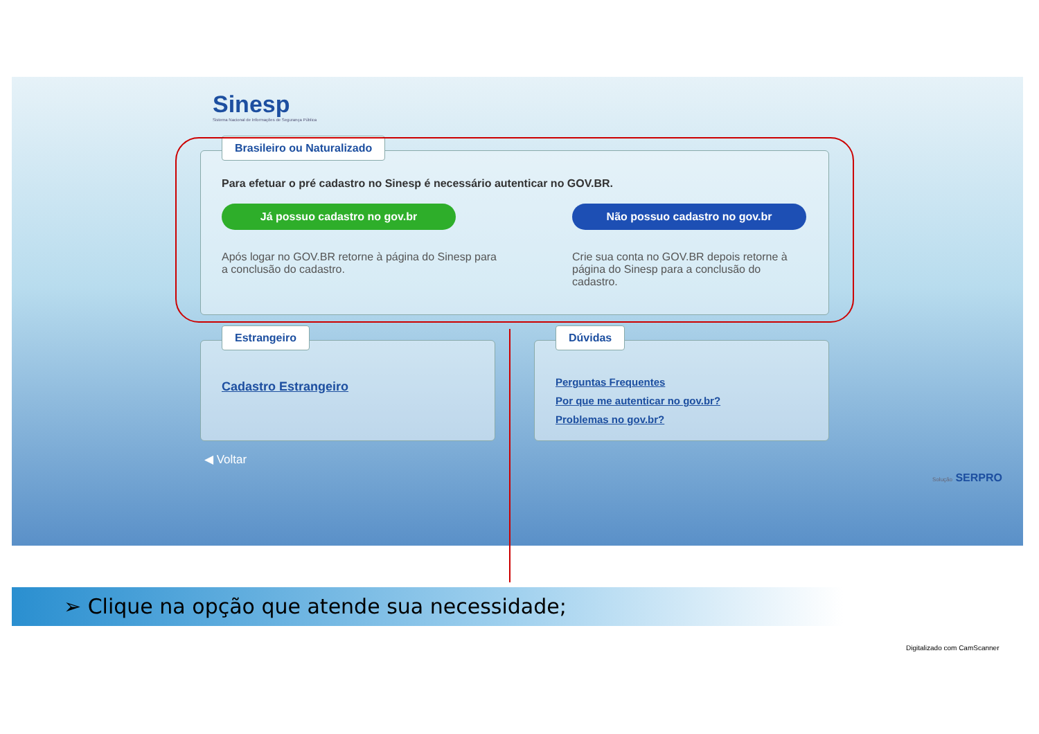Sinesp
Sistema Nacional de Informações de Segurança Pública
Brasileiro ou Naturalizado
Para efetuar o pré cadastro no Sinesp é necessário autenticar no GOV.BR.
Já possuo cadastro no gov.br
Após logar no GOV.BR retorne à página do Sinesp para a conclusão do cadastro.
Não possuo cadastro no gov.br
Crie sua conta no GOV.BR depois retorne à página do Sinesp para a conclusão do cadastro.
Estrangeiro
Cadastro Estrangeiro
Dúvidas
Perguntas Frequentes
Por que me autenticar no gov.br?
Problemas no gov.br?
◀ Voltar
Solução SERPRO
➢ Clique na opção que atende sua necessidade;
Digitalizado com CamScanner